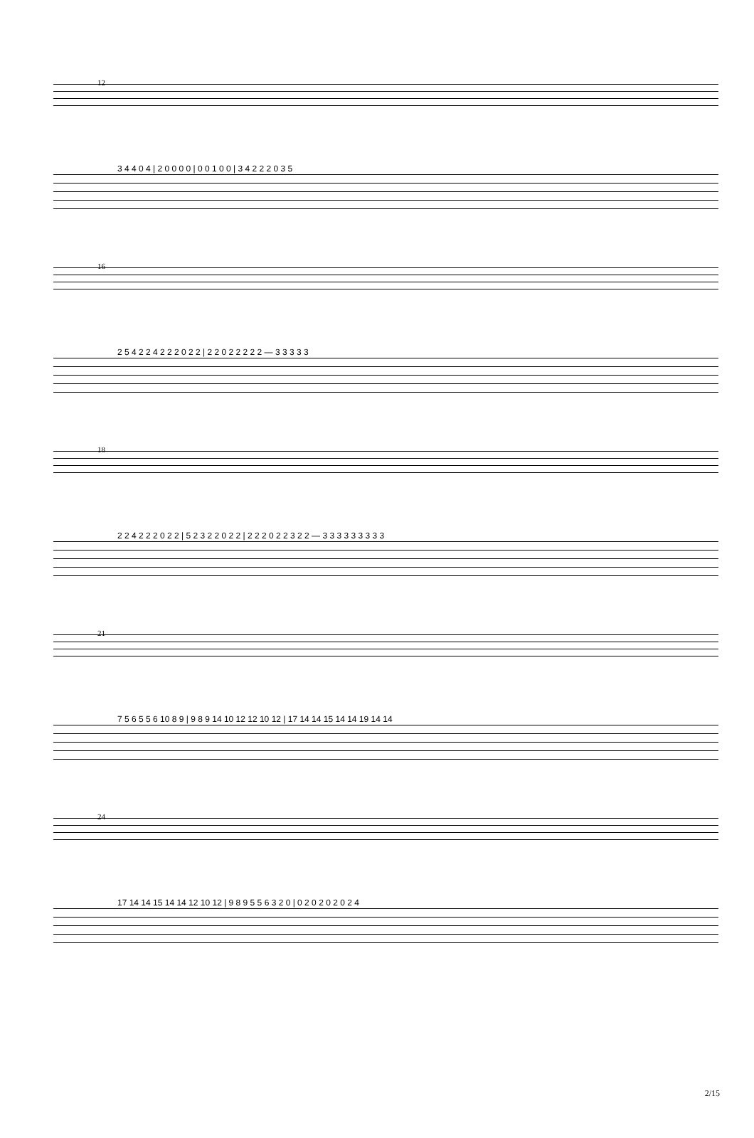12
3 4 4 0 4 | 2 0 0 0 0 | 0 0 1 0 0 | 3 4 2 2 2 0 3 5
16
2 5 4 2 2 4 2 2 2 0 2 2 | 2 2 0 2 2 2 2 2 — 3 3 3 3 3
18
2 2 4 2 2 2 0 2 2 | 5 2 3 2 2 0 2 2 | 2 2 2 0 2 2 3 2 2 — 3 3 3 3 3 3 3 3 3
21
7 5 6 5 5 6 10 8 9 | 9 8 9 14 10 12 12 10 12 | 17 14 14 15 14 14 19 14 14
24
17 14 14 15 14 14 12 10 12 | 9 8 9 5 5 6 3 2 0 | 0 2 0 2 0 2 0 2 4
2/15